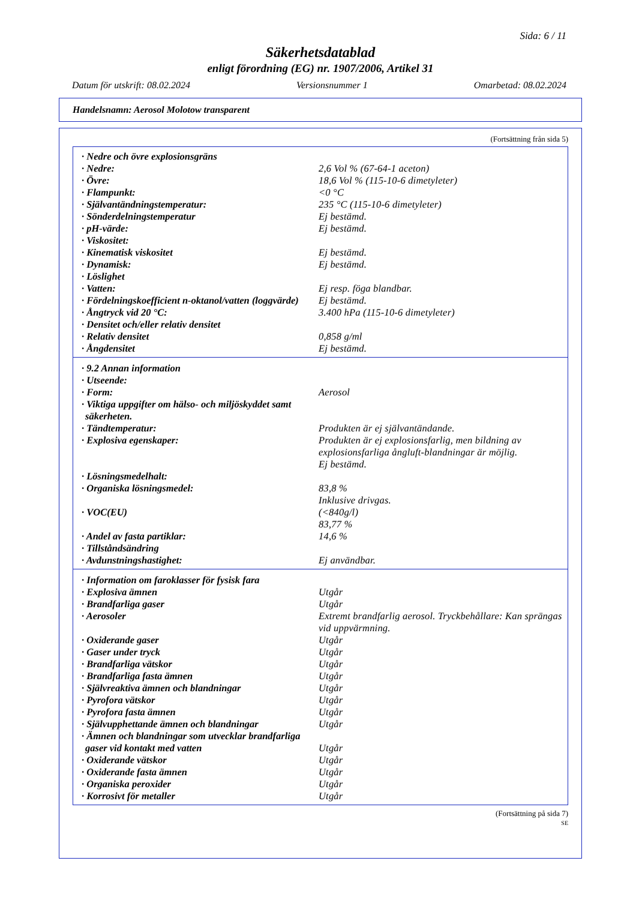Sida: 6 / 11
Säkerhetsdatablad
enligt förordning (EG) nr. 1907/2006, Artikel 31
Datum för utskrift: 08.02.2024 Versionsnummer 1 Omarbetad: 08.02.2024
Handelsnamn: Aerosol Molotow transparent
(Fortsättning från sida 5)
| · Nedre och övre explosionsgräns | |
| · Nedre: | 2,6 Vol % (67-64-1 aceton) |
| · Övre: | 18,6 Vol % (115-10-6 dimetyleter) |
| · Flampunkt: | <0 °C |
| · Självantändningstemperatur: | 235 °C (115-10-6 dimetyleter) |
| · Sönderdelningstemperatur | Ej bestämd. |
| · pH-värde: | Ej bestämd. |
| · Viskositet: | |
| · Kinematisk viskositet | Ej bestämd. |
| · Dynamisk: | Ej bestämd. |
| · Löslighet | |
| · Vatten: | Ej resp. föga blandbar. |
| · Fördelningskoefficient n-oktanol/vatten (loggvärde) | Ej bestämd. |
| · Ångtryck vid 20 °C: | 3.400 hPa (115-10-6 dimetyleter) |
| · Densitet och/eller relativ densitet | |
| · Relativ densitet | 0,858 g/ml |
| · Ångdensitet | Ej bestämd. |
| · 9.2 Annan information | |
| · Utseende: | |
| · Form: | Aerosol |
| · Viktiga uppgifter om hälso- och miljöskyddet samt säkerheten. | |
| · Tändtemperatur: | Produkten är ej självantändande. |
| · Explosiva egenskaper: | Produkten är ej explosionsfarlig, men bildning av explosionsfarliga ångluft-blandningar är möjlig. Ej bestämd. |
| · Lösningsmedelhalt: | |
| · Organiska lösningsmedel: | 83,8 % Inklusive drivgas. |
| · VOC(EU) | (<840g/l) 83,77 % |
| · Andel av fasta partiklar: | 14,6 % |
| · Tillståndsändring | |
| · Avdunstningshastighet: | Ej användbar. |
| · Information om faroklasser för fysisk fara | |
| · Explosiva ämnen | Utgår |
| · Brandfarliga gaser | Utgår |
| · Aerosoler | Extremt brandfarlig aerosol. Tryckbehållare: Kan sprängas vid uppvärmning. |
| · Oxiderande gaser | Utgår |
| · Gaser under tryck | Utgår |
| · Brandfarliga vätskor | Utgår |
| · Brandfarliga fasta ämnen | Utgår |
| · Självreaktiva ämnen och blandningar | Utgår |
| · Pyrofora vätskor | Utgår |
| · Pyrofora fasta ämnen | Utgår |
| · Självupphettande ämnen och blandningar | Utgår |
| · Ämnen och blandningar som utvecklar brandfarliga gaser vid kontakt med vatten | Utgår |
| · Oxiderande vätskor | Utgår |
| · Oxiderande fasta ämnen | Utgår |
| · Organiska peroxider | Utgår |
| · Korrosivt för metaller | Utgår |
(Fortsättning på sida 7)
SE